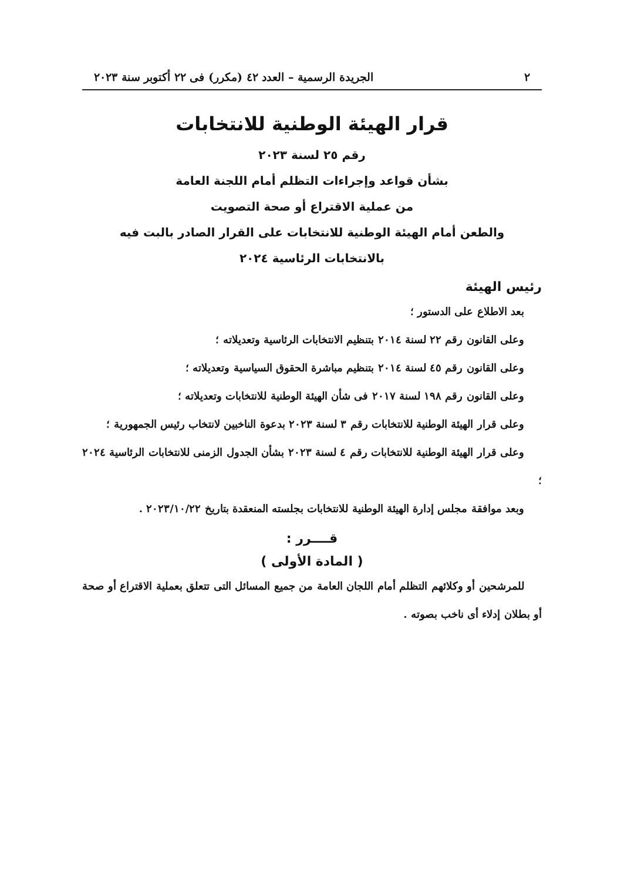٢ الجريدة الرسمية – العدد ٤٢ (مكرر) فى ٢٢ أكتوبر سنة ٢٠٢٣
قرار الهيئة الوطنية للانتخابات
رقم ٢٥ لسنة ٢٠٢٣
بشأن قواعد وإجراءات التظلم أمام اللجنة العامة
من عملية الاقتراع أو صحة التصويت
والطعن أمام الهيئة الوطنية للانتخابات على القرار الصادر بالبت فيه
بالانتخابات الرئاسية ٢٠٢٤
رئيس الهيئة
بعد الاطلاع على الدستور ؛
وعلى القانون رقم ٢٢ لسنة ٢٠١٤ بتنظيم الانتخابات الرئاسية وتعديلاته ؛
وعلى القانون رقم ٤٥ لسنة ٢٠١٤ بتنظيم مباشرة الحقوق السياسية وتعديلاته ؛
وعلى القانون رقم ١٩٨ لسنة ٢٠١٧ فى شأن الهيئة الوطنية للانتخابات وتعديلاته ؛
وعلى قرار الهيئة الوطنية للانتخابات رقم ٣ لسنة ٢٠٢٣ بدعوة الناخبين لانتخاب رئيس الجمهورية ؛
وعلى قرار الهيئة الوطنية للانتخابات رقم ٤ لسنة ٢٠٢٣ بشأن الجدول الزمنى للانتخابات الرئاسية ٢٠٢٤ ؛
وبعد موافقة مجلس إدارة الهيئة الوطنية للانتخابات بجلسته المنعقدة بتاريخ ٢٠٢٣/١٠/٢٢ .
قــــرر :
( المادة الأولى )
للمرشحين أو وكلائهم التظلم أمام اللجان العامة من جميع المسائل التى تتعلق بعملية الاقتراع أو صحة أو بطلان إدلاء أى ناخب بصوته .